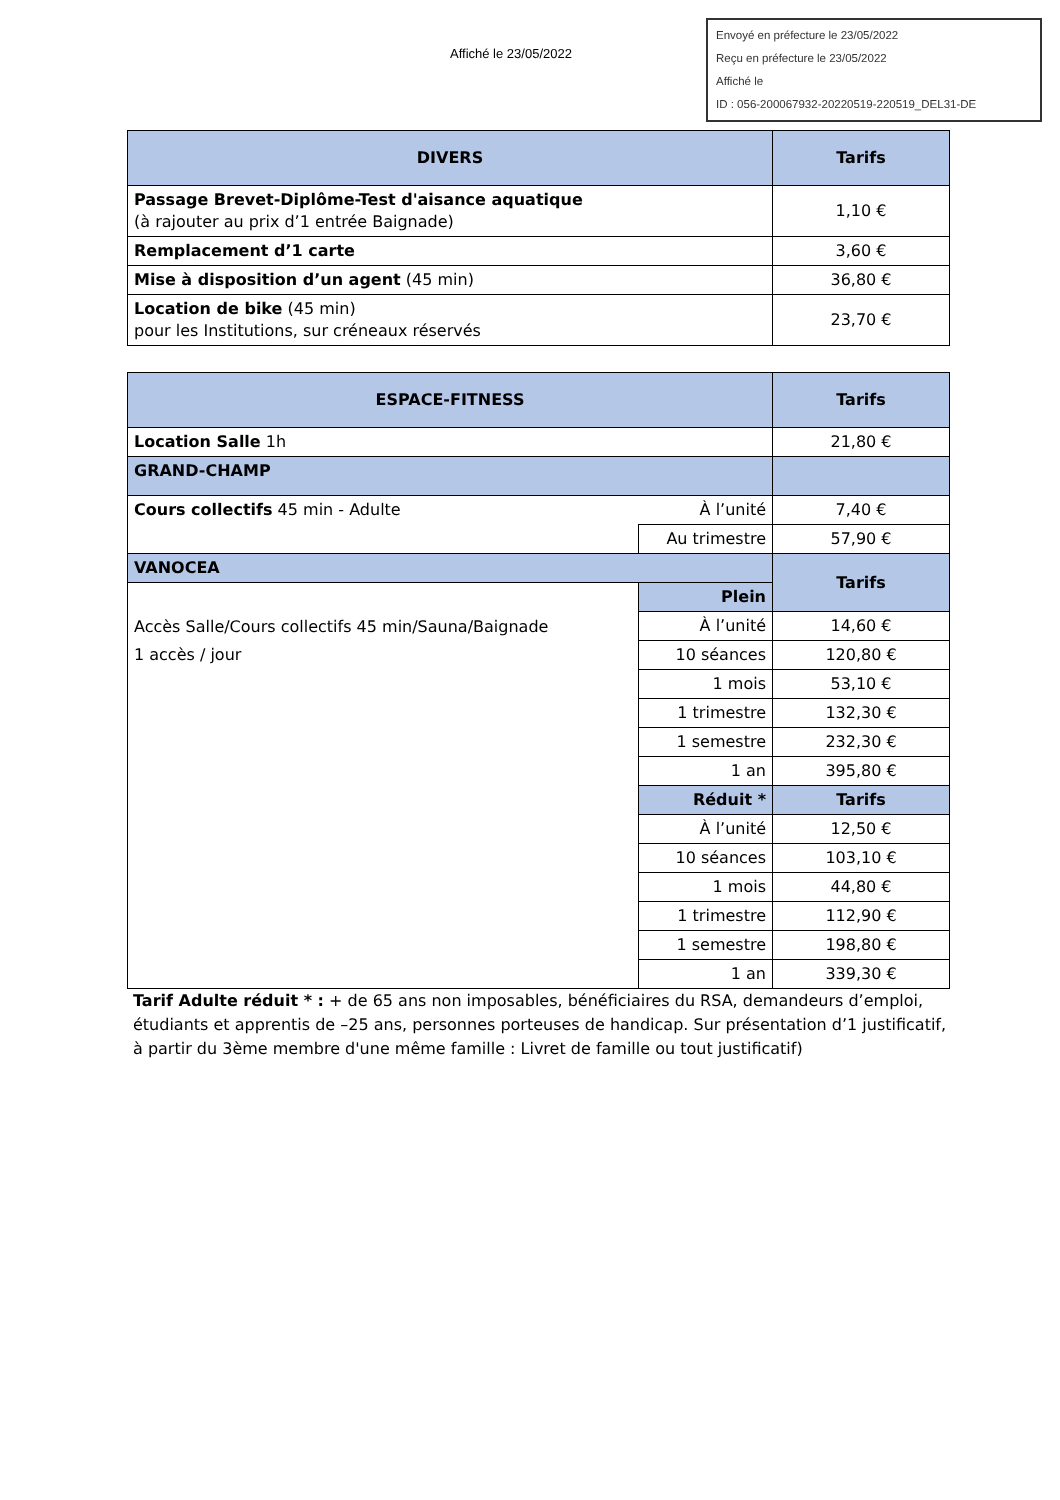Affiché le 23/05/2022
Envoyé en préfecture le 23/05/2022
Reçu en préfecture le 23/05/2022
Affiché le
ID : 056-200067932-20220519-220519_DEL31-DE
| DIVERS | Tarifs |
| --- | --- |
| Passage Brevet-Diplôme-Test d'aisance aquatique (à rajouter au prix d’1 entrée Baignade) | 1,10 € |
| Remplacement d’1 carte | 3,60 € |
| Mise à disposition d’un agent (45 min) | 36,80 € |
| Location de bike (45 min) pour les Institutions, sur créneaux réservés | 23,70 € |
| ESPACE-FITNESS | | Tarifs |
| --- | --- | --- |
| Location Salle 1h | | 21,80 € |
| GRAND-CHAMP | | |
| Cours collectifs 45 min - Adulte | À l’unité | 7,40 € |
| | Au trimestre | 57,90 € |
| VANOCEA | | Tarifs |
| Accès Salle/Cours collectifs 45 min/Sauna/Baignade 1 accès / jour | Plein | |
| | À l’unité | 14,60 € |
| | 10 séances | 120,80 € |
| | 1 mois | 53,10 € |
| | 1 trimestre | 132,30 € |
| | 1 semestre | 232,30 € |
| | 1 an | 395,80 € |
| | Réduit * | Tarifs |
| | À l’unité | 12,50 € |
| | 10 séances | 103,10 € |
| | 1 mois | 44,80 € |
| | 1 trimestre | 112,90 € |
| | 1 semestre | 198,80 € |
| | 1 an | 339,30 € |
Tarif Adulte réduit * : + de 65 ans non imposables, bénéficiaires du RSA, demandeurs d’emploi, étudiants et apprentis de –25 ans, personnes porteuses de handicap. Sur présentation d’1 justificatif, à partir du 3ème membre d'une même famille : Livret de famille ou tout justificatif)